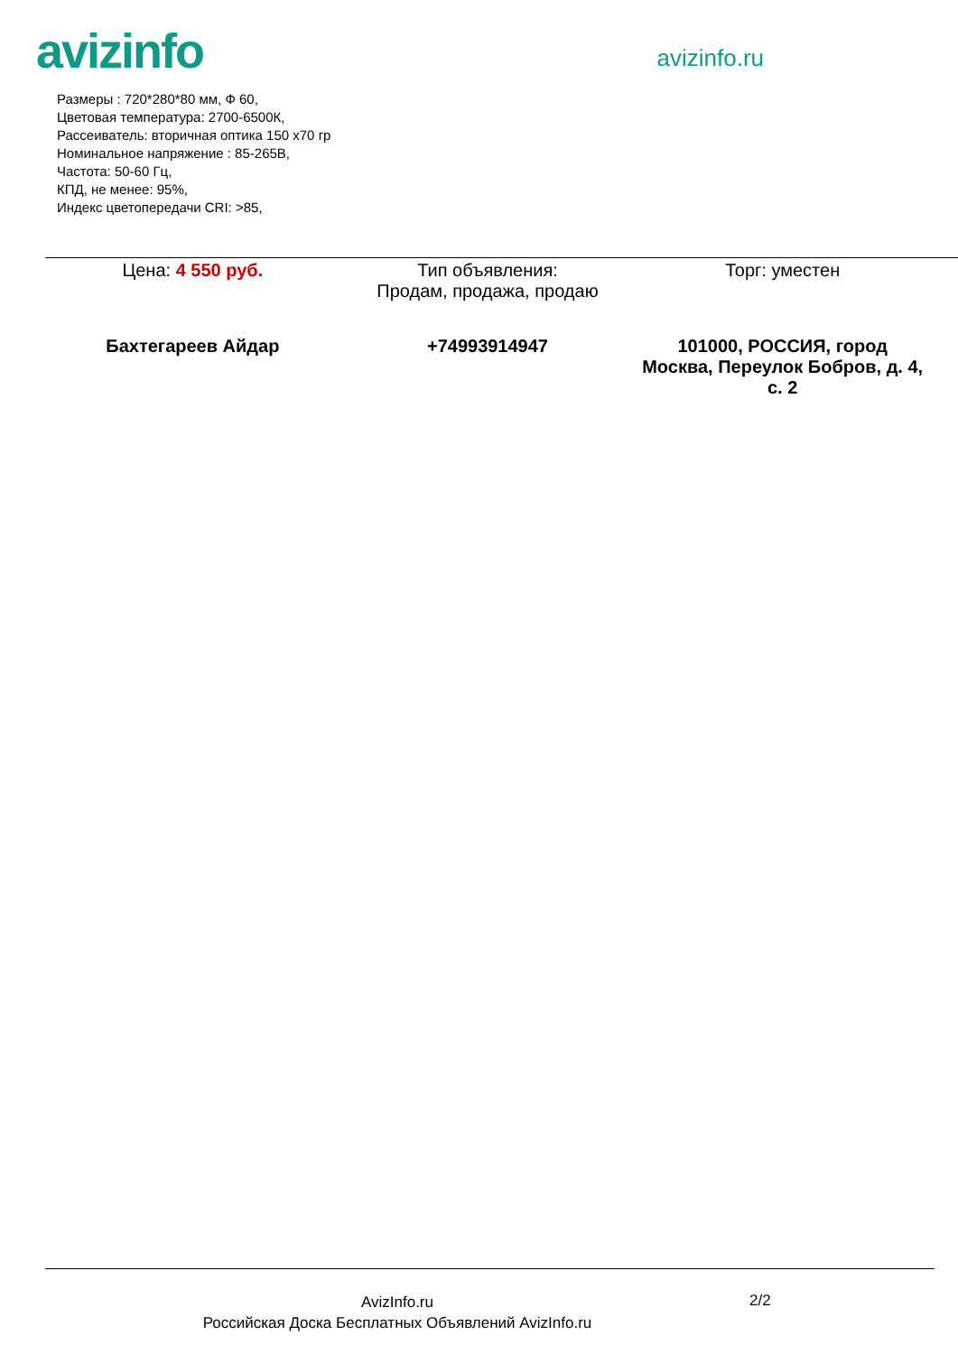avizinfo
avizinfo.ru
Размеры : 720*280*80 мм, Ф 60,
Цветовая температура: 2700-6500К,
Рассеиватель: вторичная оптика 150 х70 гр
Номинальное напряжение : 85-265В,
Частота: 50-60 Гц,
КПД, не менее: 95%,
Индекс цветопередачи CRI: >85,
| Цена: 4 550 руб. | Тип объявления: Продам, продажа, продаю | Торг: уместен |
| Бахтегареев Айдар | +74993914947 | 101000, РОССИЯ, город Москва, Переулок Бобров, д. 4, с. 2 |
AvizInfo.ru
Российская Доска Бесплатных Объявлений AvizInfo.ru
2/2